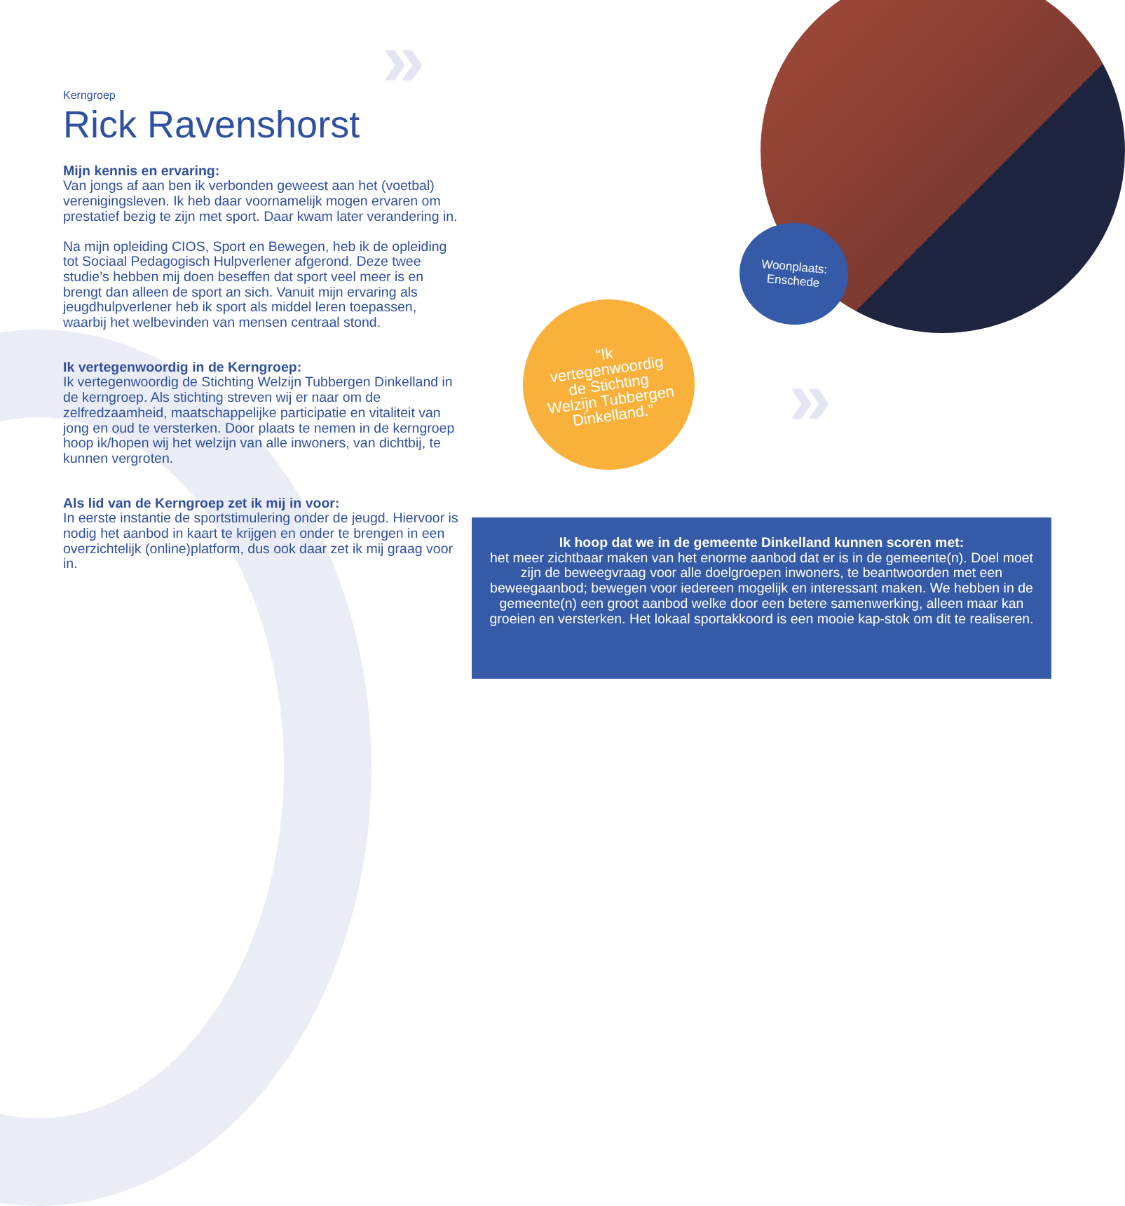»
»
Kerngroep
Rick Ravenshorst
Mijn kennis en ervaring:
Van jongs af aan ben ik verbonden geweest aan het (voetbal) verenigingsleven. Ik heb daar voornamelijk mogen ervaren om prestatief bezig te zijn met sport. Daar kwam later verandering in.
Na mijn opleiding CIOS, Sport en Bewegen, heb ik de opleiding tot Sociaal Pedagogisch Hulpverlener afgerond. Deze twee studie’s hebben mij doen beseffen dat sport veel meer is en brengt dan alleen de sport an sich. Vanuit mijn ervaring als jeugdhulpverlener heb ik sport als middel leren toepassen, waarbij het welbevinden van mensen centraal stond.
Ik vertegenwoordig in de Kerngroep:
Ik vertegenwoordig de Stichting Welzijn Tubbergen Dinkelland in de kerngroep. Als stichting streven wij er naar om de zelfredzaamheid, maatschappelijke participatie en vitaliteit van jong en oud te versterken. Door plaats te nemen in de kerngroep hoop ik/hopen wij het welzijn van alle inwoners, van dichtbij, te kunnen vergroten.
Als lid van de Kerngroep zet ik mij in voor:
In eerste instantie de sportstimulering onder de jeugd. Hiervoor is nodig het aanbod in kaart te krijgen en onder te brengen in een overzichtelijk (online)platform, dus ook daar zet ik mij graag voor in.
Woonplaats:
Enschede
“Ik
vertegenwoordig
de Stichting
Welzijn Tubbergen
Dinkelland.”
Ik hoop dat we in de gemeente Dinkelland kunnen scoren met:
het meer zichtbaar maken van het enorme aanbod dat er is in de gemeente(n). Doel moet zijn de beweegvraag voor alle doelgroepen inwoners, te beantwoorden met een beweegaanbod; bewegen voor iedereen mogelijk en interessant maken. We hebben in de gemeente(n) een groot aanbod welke door een betere samenwerking, alleen maar kan groeien en versterken. Het lokaal sportakkoord is een mooie kap-stok om dit te realiseren.